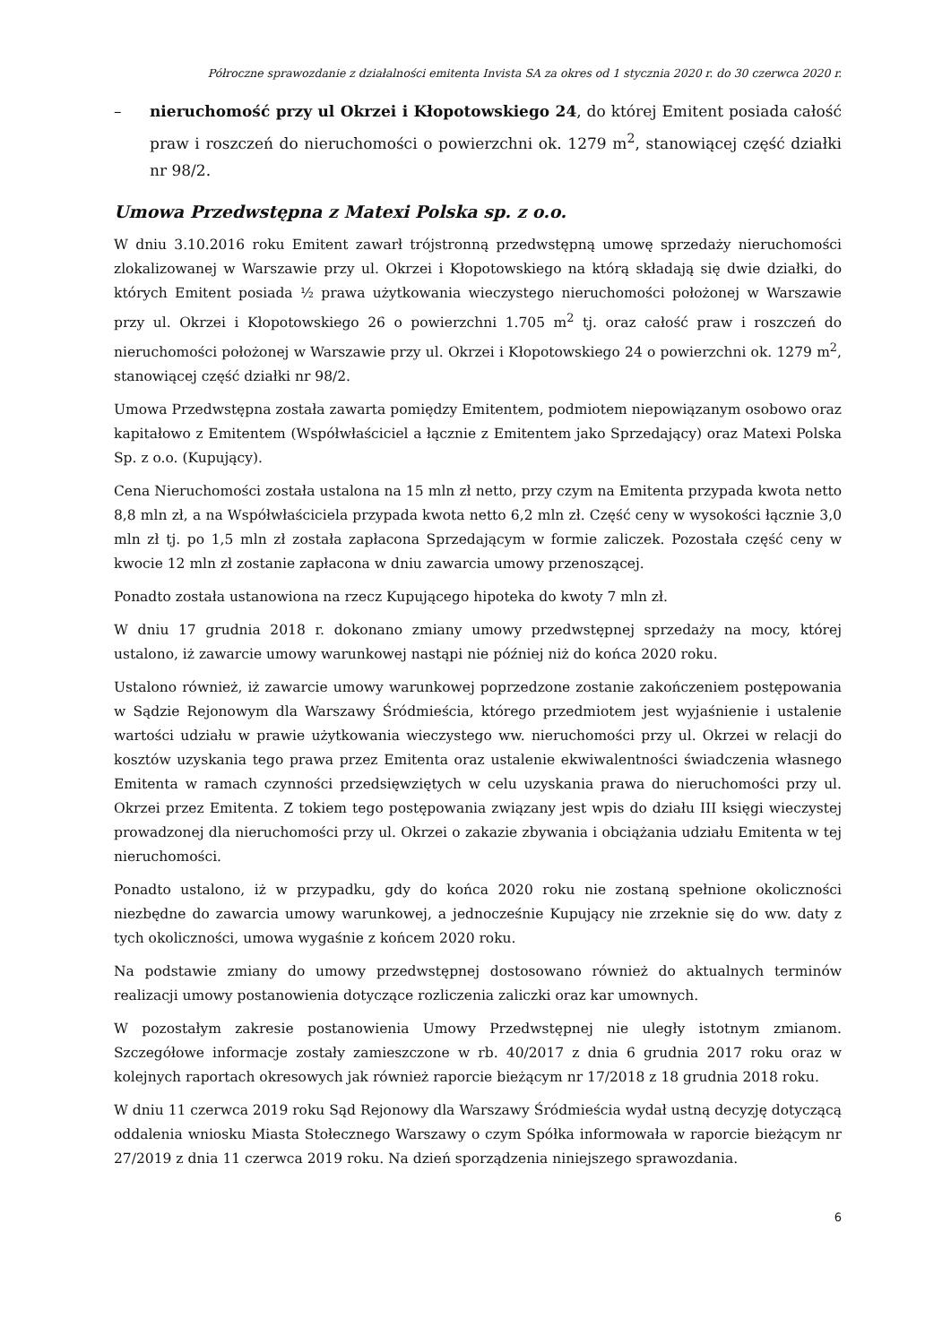Półroczne sprawozdanie z działalności emitenta Invista SA za okres od 1 stycznia 2020 r. do 30 czerwca 2020 r.
– nieruchomość przy ul Okrzei i Kłopotowskiego 24, do której Emitent posiada całość praw i roszczeń do nieruchomości o powierzchni ok. 1279 m<sup>2</sup>, stanowiącej część działki nr 98/2.
Umowa Przedwstępna z Matexi Polska sp. z o.o.
W dniu 3.10.2016 roku Emitent zawarł trójstronną przedwstępną umowę sprzedaży nieruchomości zlokalizowanej w Warszawie przy ul. Okrzei i Kłopotowskiego na którą składają się dwie działki, do których Emitent posiada ½ prawa użytkowania wieczystego nieruchomości położonej w Warszawie przy ul. Okrzei i Kłopotowskiego 26 o powierzchni 1.705 m<sup>2</sup> tj. oraz całość praw i roszczeń do nieruchomości położonej w Warszawie przy ul. Okrzei i Kłopotowskiego 24 o powierzchni ok. 1279 m<sup>2</sup>, stanowiącej część działki nr 98/2.
Umowa Przedwstępna została zawarta pomiędzy Emitentem, podmiotem niepowiązanym osobowo oraz kapitałowo z Emitentem (Współwłaściciel a łącznie z Emitentem jako Sprzedający) oraz Matexi Polska Sp. z o.o. (Kupujący).
Cena Nieruchomości została ustalona na 15 mln zł netto, przy czym na Emitenta przypada kwota netto 8,8 mln zł, a na Współwłaściciela przypada kwota netto 6,2 mln zł. Część ceny w wysokości łącznie 3,0 mln zł tj. po 1,5 mln zł została zapłacona Sprzedającym w formie zaliczek. Pozostała część ceny w kwocie 12 mln zł zostanie zapłacona w dniu zawarcia umowy przenoszącej.
Ponadto została ustanowiona na rzecz Kupującego hipoteka do kwoty 7 mln zł.
W dniu 17 grudnia 2018 r. dokonano zmiany umowy przedwstępnej sprzedaży na mocy, której ustalono, iż zawarcie umowy warunkowej nastąpi nie później niż do końca 2020 roku.
Ustalono również, iż zawarcie umowy warunkowej poprzedzone zostanie zakończeniem postępowania w Sądzie Rejonowym dla Warszawy Śródmieścia, którego przedmiotem jest wyjaśnienie i ustalenie wartości udziału w prawie użytkowania wieczystego ww. nieruchomości przy ul. Okrzei w relacji do kosztów uzyskania tego prawa przez Emitenta oraz ustalenie ekwiwalentności świadczenia własnego Emitenta w ramach czynności przedsięwziętych w celu uzyskania prawa do nieruchomości przy ul. Okrzei przez Emitenta. Z tokiem tego postępowania związany jest wpis do działu III księgi wieczystej prowadzonej dla nieruchomości przy ul. Okrzei o zakazie zbywania i obciążania udziału Emitenta w tej nieruchomości.
Ponadto ustalono, iż w przypadku, gdy do końca 2020 roku nie zostaną spełnione okoliczności niezbędne do zawarcia umowy warunkowej, a jednocześnie Kupujący nie zrzeknie się do ww. daty z tych okoliczności, umowa wygaśnie z końcem 2020 roku.
Na podstawie zmiany do umowy przedwstępnej dostosowano również do aktualnych terminów realizacji umowy postanowienia dotyczące rozliczenia zaliczki oraz kar umownych.
W pozostałym zakresie postanowienia Umowy Przedwstępnej nie uległy istotnym zmianom. Szczegółowe informacje zostały zamieszczone w rb. 40/2017 z dnia 6 grudnia 2017 roku oraz w kolejnych raportach okresowych jak również raporcie bieżącym nr 17/2018 z 18 grudnia 2018 roku.
W dniu 11 czerwca 2019 roku Sąd Rejonowy dla Warszawy Śródmieścia wydał ustną decyzję dotyczącą oddalenia wniosku Miasta Stołecznego Warszawy o czym Spółka informowała w raporcie bieżącym nr 27/2019 z dnia 11 czerwca 2019 roku. Na dzień sporządzenia niniejszego sprawozdania.
6